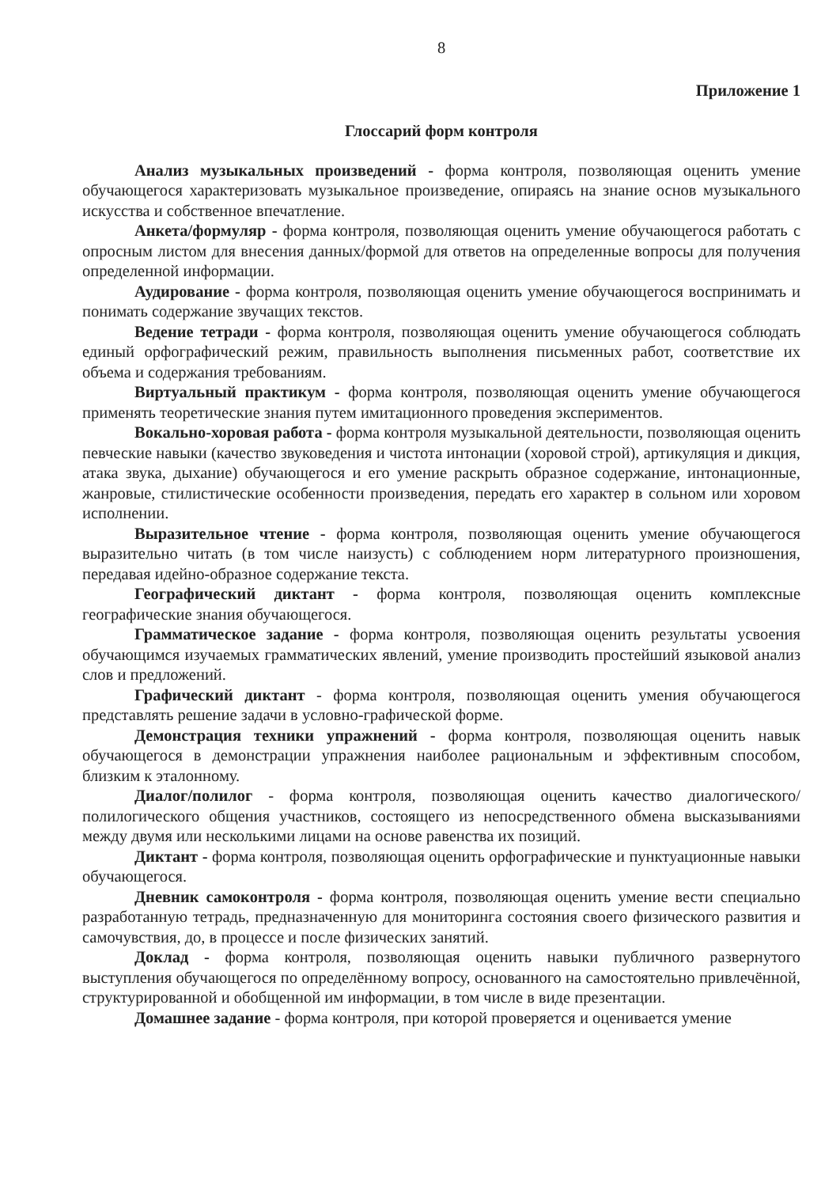8
Приложение 1
Глоссарий форм контроля
Анализ музыкальных произведений - форма контроля, позволяющая оценить умение обучающегося характеризовать музыкальное произведение, опираясь на знание основ музыкального искусства и собственное впечатление.
Анкета/формуляр - форма контроля, позволяющая оценить умение обучающегося работать с опросным листом для внесения данных/формой для ответов на определенные вопросы для получения определенной информации.
Аудирование - форма контроля, позволяющая оценить умение обучающегося воспринимать и понимать содержание звучащих текстов.
Ведение тетради - форма контроля, позволяющая оценить умение обучающегося соблюдать единый орфографический режим, правильность выполнения письменных работ, соответствие их объема и содержания требованиям.
Виртуальный практикум - форма контроля, позволяющая оценить умение обучающегося применять теоретические знания путем имитационного проведения экспериментов.
Вокально-хоровая работа - форма контроля музыкальной деятельности, позволяющая оценить певческие навыки (качество звуковедения и чистота интонации (хоровой строй), артикуляция и дикция, атака звука, дыхание) обучающегося и его умение раскрыть образное содержание, интонационные, жанровые, стилистические особенности произведения, передать его характер в сольном или хоровом исполнении.
Выразительное чтение - форма контроля, позволяющая оценить умение обучающегося выразительно читать (в том числе наизусть) с соблюдением норм литературного произношения, передавая идейно-образное содержание текста.
Географический диктант - форма контроля, позволяющая оценить комплексные географические знания обучающегося.
Грамматическое задание - форма контроля, позволяющая оценить результаты усвоения обучающимся изучаемых грамматических явлений, умение производить простейший языковой анализ слов и предложений.
Графический диктант - форма контроля, позволяющая оценить умения обучающегося представлять решение задачи в условно-графической форме.
Демонстрация техники упражнений - форма контроля, позволяющая оценить навык обучающегося в демонстрации упражнения наиболее рациональным и эффективным способом, близким к эталонному.
Диалог/полилог - форма контроля, позволяющая оценить качество диалогического/полилогического общения участников, состоящего из непосредственного обмена высказываниями между двумя или несколькими лицами на основе равенства их позиций.
Диктант - форма контроля, позволяющая оценить орфографические и пунктуационные навыки обучающегося.
Дневник самоконтроля - форма контроля, позволяющая оценить умение вести специально разработанную тетрадь, предназначенную для мониторинга состояния своего физического развития и самочувствия, до, в процессе и после физических занятий.
Доклад - форма контроля, позволяющая оценить навыки публичного развернутого выступления обучающегося по определённому вопросу, основанного на самостоятельно привлечённой, структурированной и обобщенной им информации, в том числе в виде презентации.
Домашнее задание - форма контроля, при которой проверяется и оценивается умение